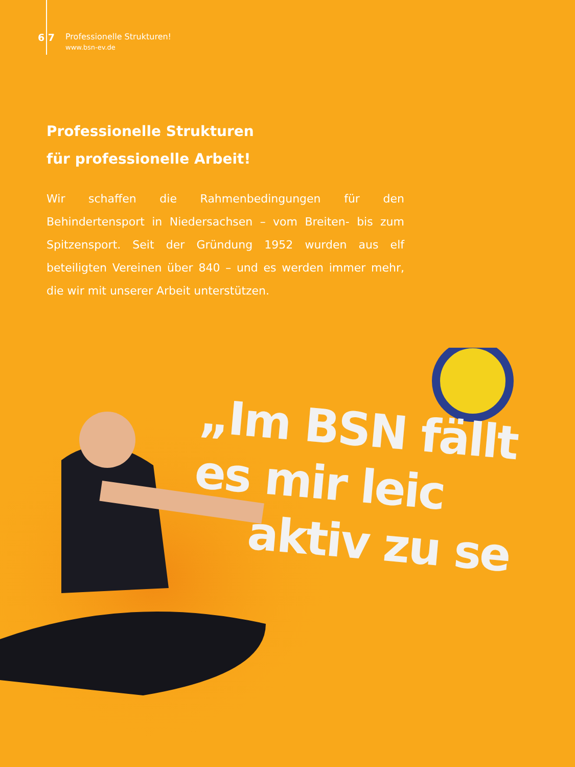6 7
Professionelle Strukturen!
www.bsn-ev.de
Professionelle Strukturen
für professionelle Arbeit!
Wir schaffen die Rahmenbedingungen für den Behindertensport in Niedersachsen – vom Breiten- bis zum Spitzensport. Seit der Gründung 1952 wurden aus elf beteiligten Vereinen über 840 – und es werden immer mehr, die wir mit unserer Arbeit unterstützen.
„Im BSN fällt es mir leic
aktiv zu se